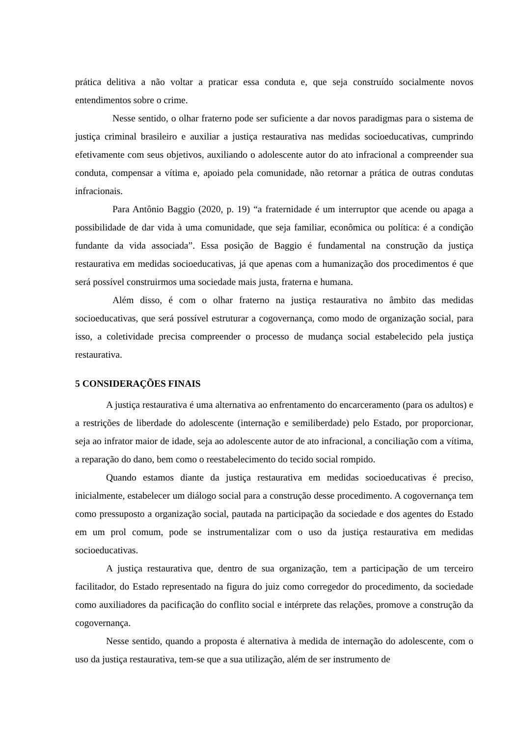prática delitiva a não voltar a praticar essa conduta e, que seja construído socialmente novos entendimentos sobre o crime.
Nesse sentido, o olhar fraterno pode ser suficiente a dar novos paradigmas para o sistema de justiça criminal brasileiro e auxiliar a justiça restaurativa nas medidas socioeducativas, cumprindo efetivamente com seus objetivos, auxiliando o adolescente autor do ato infracional a compreender sua conduta, compensar a vítima e, apoiado pela comunidade, não retornar a prática de outras condutas infracionais.
Para Antônio Baggio (2020, p. 19) “a fraternidade é um interruptor que acende ou apaga a possibilidade de dar vida à uma comunidade, que seja familiar, econômica ou política: é a condição fundante da vida associada”. Essa posição de Baggio é fundamental na construção da justiça restaurativa em medidas socioeducativas, já que apenas com a humanização dos procedimentos é que será possível construirmos uma sociedade mais justa, fraterna e humana.
Além disso, é com o olhar fraterno na justiça restaurativa no âmbito das medidas socioeducativas, que será possível estruturar a cogovernança, como modo de organização social, para isso, a coletividade precisa compreender o processo de mudança social estabelecido pela justiça restaurativa.
5 CONSIDERAÇÕES FINAIS
A justiça restaurativa é uma alternativa ao enfrentamento do encarceramento (para os adultos) e a restrições de liberdade do adolescente (internação e semiliberdade) pelo Estado, por proporcionar, seja ao infrator maior de idade, seja ao adolescente autor de ato infracional, a conciliação com a vítima, a reparação do dano, bem como o reestabelecimento do tecido social rompido.
Quando estamos diante da justiça restaurativa em medidas socioeducativas é preciso, inicialmente, estabelecer um diálogo social para a construção desse procedimento. A cogovernança tem como pressuposto a organização social, pautada na participação da sociedade e dos agentes do Estado em um prol comum, pode se instrumentalizar com o uso da justiça restaurativa em medidas socioeducativas.
A justiça restaurativa que, dentro de sua organização, tem a participação de um terceiro facilitador, do Estado representado na figura do juiz como corregedor do procedimento, da sociedade como auxiliadores da pacificação do conflito social e intérprete das relações, promove a construção da cogovernança.
Nesse sentido, quando a proposta é alternativa à medida de internação do adolescente, com o uso da justiça restaurativa, tem-se que a sua utilização, além de ser instrumento de